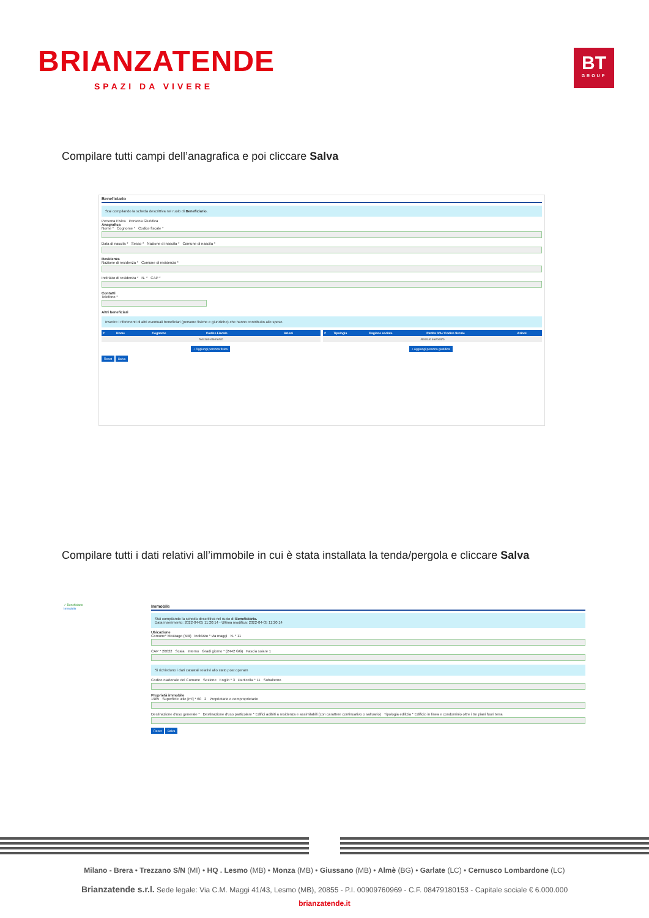BRIANZATENDE
SPAZI DA VIVERE
BT
GROUP
Compilare tutti campi dell’anagrafica e poi cliccare Salva
Beneficiario
Stai compilando la scheda descrittiva nel ruolo di Beneficiario.
Persona Fisica Persona Giuridica
Anagrafica
Nome * Cognome * Codice fiscale *
Data di nascita * Sesso * Nazione di nascita * Comune di nascita *
Residenza
Nazione di residenza * Comune di residenza *
Indirizzo di residenza * N. * CAP *
Contatti
Telefono *
Altri beneficiari
Inserire i riferimenti di altri eventuali beneficiari (persone fisiche e giuridiche) che hanno contribuito alle spese.
| # | Nome | Cognome | Codice Fiscale | Azioni |
| --- | --- | --- | --- | --- |
| Nessun elemento | | | | |
| # | Tipologia | Ragione sociale | Partita IVA / Codice fiscale | Azioni |
| --- | --- | --- | --- | --- |
| Nessun elemento | | | | |
+ Aggiungi persona fisica + Aggiungi persona giuridica
Reset Salva
Compilare tutti i dati relativi all’immobile in cui è stata installata la tenda/pergola e cliccare Salva
✓ Beneficiario
Immobile
Immobile
Stai compilando la scheda descrittiva nel ruolo di Beneficiario.
Data inserimento: 2022-04-05 11:20:14 - Ultima modifica: 2022-04-05 11:20:14
Ubicazione
Comune* Mezzago (MB) Indirizzo * via maggi N. * 11
CAP * 20022 Scala Interno Gradi giorno * (2442 GG) Fascia solare 1
Si richiedono i dati catastali relativi allo stato post operam
Codice nazionale del Comune Sezione Foglio * 3 Particella * 11 Subalterno
Proprietà immobile
1985 Superficie utile [m²] * 60 2 Proprietario o comproprietario
Destinazione d'uso generale * Destinazione d'uso particolare * Edifici adibiti a residenza e assimilabili (con carattere continuativo o saltuario) Tipologia edilizia * Edificio in linea e condominio oltre i tre piani fuori terra
Reset Salva
Milano - Brera • Trezzano S/N (MI) • HQ . Lesmo (MB) • Monza (MB) • Giussano (MB) • Almè (BG) • Garlate (LC) • Cernusco Lombardone (LC)
Brianzatende s.r.l. Sede legale: Via C.M. Maggi 41/43, Lesmo (MB), 20855 - P.I. 00909760969 - C.F. 08479180153 - Capitale sociale € 6.000.000
brianzatende.it